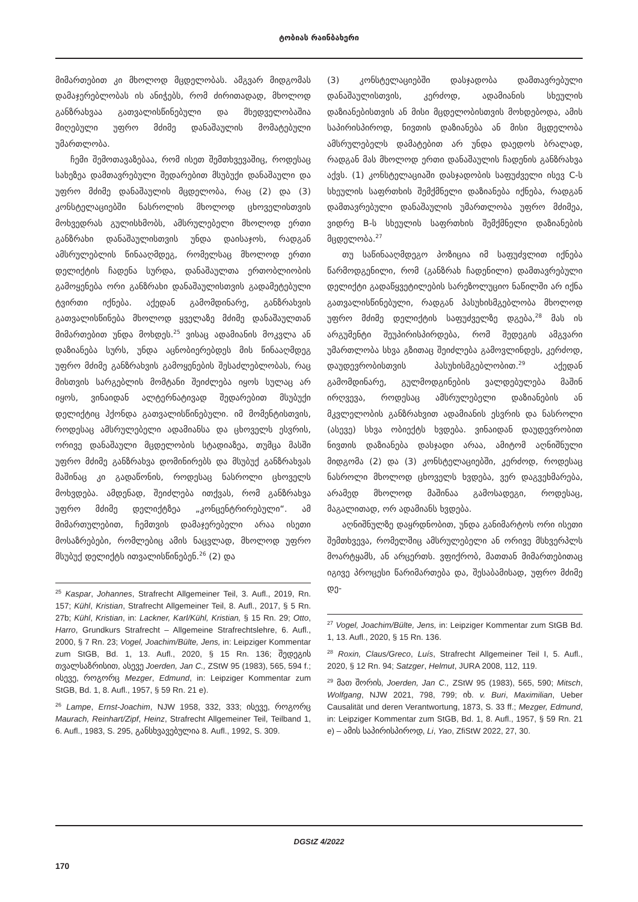ტობიას რაინბახერი
მიმართებით კი მხოლოდ მცდელობას. ამგვარ მიდგომას დამაჯერებლობას ის ანიჭებს, რომ ძირითადად, მხოლოდ განზრახვაა გათვალისწინებული და მხედველობაშია მიღებული უფრო მძიმე დანაშაულის მომატებული უმართლობა.
ჩემი შემოთავაზებაა, რომ ისეთ შემთხვევაშიც, როდესაც სახეზეა დამთავრებული შედარებით მსუბუქი დანაშაული და უფრო მძიმე დანაშაულის მცდელობა, რაც (2) და (3) კონსტელაციებში ნასროლის მხოლოდ ცხოველისთვის მოხვედრას გულისხმობს, ამსრულებელი მხოლოდ ერთი განზრახი დანაშაულისთვის უნდა დაისაჯოს, რადგან ამსრულებლის წინააღმდეგ, რომელსაც მხოლოდ ერთი დელიქტის ჩადენა სურდა, დანაშაულთა ერთობლიობის გამოყენება ორი განზრახი დანაშაულისთვის გადამეტებული ტვირთი იქნება. აქედან გამომდინარე, განზრახვის გათვალისწინება მხოლოდ ყველაზე მძიმე დანაშაულთან მიმართებით უნდა მოხდეს.<sup>25</sup> ვისაც ადამიანის მოკვლა ან დაზიანება სურს, უნდა აცნობიერებდეს მის წინააღმდეგ უფრო მძიმე განზრახვის გამოყენების შესაძლებლობას, რაც მისთვის სარგებლის მომტანი შეიძლება იყოს სულაც არ იყოს, ვინაიდან ალტერნატივად შედარებით მსუბუქი დელიქტიც ჰქონდა გათვალისწინებული. იმ მომენტისთვის, როდესაც ამსრულებელი ადამიანსა და ცხოველს ესვრის, ორივე დანაშაული მცდელობის სტადიაზეა, თუმცა მასში უფრო მძიმე განზრახვა დომინირებს და მსუბუქ განზრახვას მაშინაც კი გადაწონის, როდესაც ნასროლი ცხოველს მოხვდება. ამდენად, შეიძლება ითქვას, რომ განზრახვა უფრო მძიმე დელიქტზეა „კონცენტრირებული“. ამ მიმართულებით, ჩემთვის დამაჯერებელი არაა ისეთი მოსაზრებები, რომლებიც ამის ნაცვლად, მხოლოდ უფრო მსუბუქ დელიქტს ითვალისწინებენ.<sup>26</sup> (2) და
<sup>25</sup> Kaspar, Johannes, Strafrecht Allgemeiner Teil, 3. Aufl., 2019, Rn. 157; Kühl, Kristian, Strafrecht Allgemeiner Teil, 8. Aufl., 2017, § 5 Rn. 27b; Kühl, Kristian, in: Lackner, Karl/Kühl, Kristian, § 15 Rn. 29; Otto, Harro, Grundkurs Strafrecht – Allgemeine Strafrechtslehre, 6. Aufl., 2000, § 7 Rn. 23; Vogel, Joachim/Bülte, Jens, in: Leipziger Kommentar zum StGB, Bd. 1, 13. Aufl., 2020, § 15 Rn. 136; შედეგის თვალსაზრისით, ასევე Joerden, Jan C., ZStW 95 (1983), 565, 594 f.; ისევე, როგორც Mezger, Edmund, in: Leipziger Kommentar zum StGB, Bd. 1, 8. Aufl., 1957, § 59 Rn. 21 e).
<sup>26</sup> Lampe, Ernst-Joachim, NJW 1958, 332, 333; ისევე, როგორც Maurach, Reinhart/Zipf, Heinz, Strafrecht Allgemeiner Teil, Teilband 1, 6. Aufl., 1983, S. 295, განსხვავებულია 8. Aufl., 1992, S. 309.
(3) კონსტელაციებში დასჯადობა დამთავრებული დანაშაულისთვის, კერძოდ, ადამიანის სხეულის დაზიანებისთვის ან მისი მცდელობისთვის მოხდებოდა, ამის საპირისპიროდ, ნივთის დაზიანება ან მისი მცდელობა ამსრულებელს დამატებით არ უნდა დაედოს ბრალად, რადგან მას მხოლოდ ერთი დანაშაულის ჩადენის განზრახვა აქვს. (1) კონსტელაციაში დასჯადობის საფუძველი ისევ C-ს სხეულის საფრთხის შემქმნელი დაზიანება იქნება, რადგან დამთავრებული დანაშაულის უმართლობა უფრო მძიმეა, ვიდრე B-ს სხეულის საფრთხის შემქმნელი დაზიანების მცდელობა.<sup>27</sup>
თუ საწინააღმდეგო პოზიცია იმ საფუძვლით იქნება წარმოდგენილი, რომ (განზრახ ჩადენილი) დამთავრებული დელიქტი გადაწყვეტილების სარეზოლუციო ნაწილში არ იქნა გათვალისწინებული, რადგან პასუხისმგებლობა მხოლოდ უფრო მძიმე დელიქტის საფუძველზე დგება,<sup>28</sup> მას ის არგუმენტი შეუპირისპირდება, რომ შედეგის ამგვარი უმართლობა სხვა გზითაც შეიძლება გამოვლინდეს, კერძოდ, დაუდევრობისთვის პასუხისმგებლობით.<sup>29</sup> აქედან გამომდინარე, გულმოდგინების ვალდებულება მაშინ ირღვევა, როდესაც ამსრულებელი დაზიანების ან მკვლელობის განზრახვით ადამიანის ესვრის და ნასროლი (ასევე) სხვა ობიექტს ხვდება. ვინაიდან დაუდევრობით ნივთის დაზიანება დასჯადი არაა, ამიტომ აღნიშნული მიდგომა (2) და (3) კონსტელაციებში, კერძოდ, როდესაც ნასროლი მხოლოდ ცხოველს ხვდება, ვერ დაგვეხმარება, არამედ მხოლოდ მაშინაა გამოსადეგი, როდესაც, მაგალითად, ორ ადამიანს ხვდება.
აღნიშნულზე დაყრდნობით, უნდა განიმარტოს ორი ისეთი შემთხვევა, რომელშიც ამსრულებელი ან ორივე მსხვერპლს მოარტყამს, ან არცერთს. ვფიქრობ, მათთან მიმართებითაც იგივე პროცესი წარიმართება და, შესაბამისად, უფრო მძიმე დე-
<sup>27</sup> Vogel, Joachim/Bülte, Jens, in: Leipziger Kommentar zum StGB Bd. 1, 13. Aufl., 2020, § 15 Rn. 136.
<sup>28</sup> Roxin, Claus/Greco, Luís, Strafrecht Allgemeiner Teil I, 5. Aufl., 2020, § 12 Rn. 94; Satzger, Helmut, JURA 2008, 112, 119.
<sup>29</sup> მათ შორის, Joerden, Jan C., ZStW 95 (1983), 565, 590; Mitsch, Wolfgang, NJW 2021, 798, 799; იხ. v. Buri, Maximilian, Ueber Causalität und deren Verantwortung, 1873, S. 33 ff.; Mezger, Edmund, in: Leipziger Kommentar zum StGB, Bd. 1, 8. Aufl., 1957, § 59 Rn. 21 e) – ამის საპირისპიროდ, Li, Yao, ZfiStW 2022, 27, 30.
DGStZ 4/2022
170